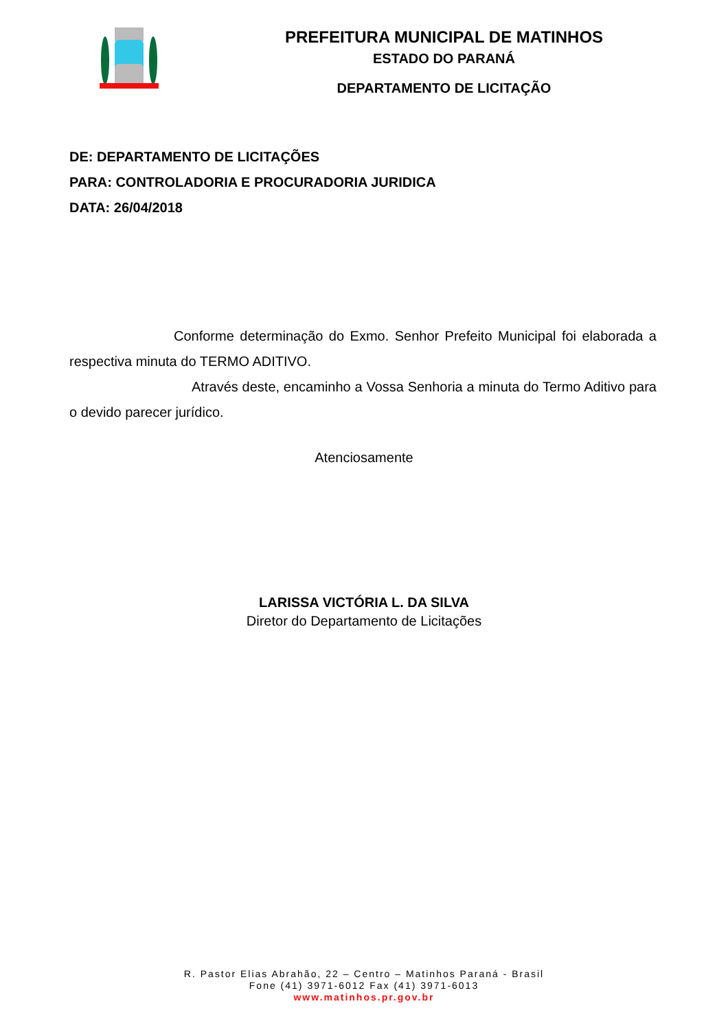PREFEITURA MUNICIPAL DE MATINHOS
ESTADO DO PARANÁ
DEPARTAMENTO DE LICITAÇÃO
DE: DEPARTAMENTO DE LICITAÇÕES
PARA: CONTROLADORIA E PROCURADORIA JURIDICA
DATA: 26/04/2018
Conforme determinação do Exmo. Senhor Prefeito Municipal foi elaborada a respectiva minuta do TERMO ADITIVO.
Através deste, encaminho a Vossa Senhoria a minuta do Termo Aditivo para o devido parecer jurídico.
Atenciosamente
LARISSA VICTÓRIA L. DA SILVA
Diretor do Departamento de Licitações
R. Pastor Elias Abrahão, 22 – Centro – Matinhos Paraná - Brasil
Fone (41) 3971-6012 Fax (41) 3971-6013
www.matinhos.pr.gov.br